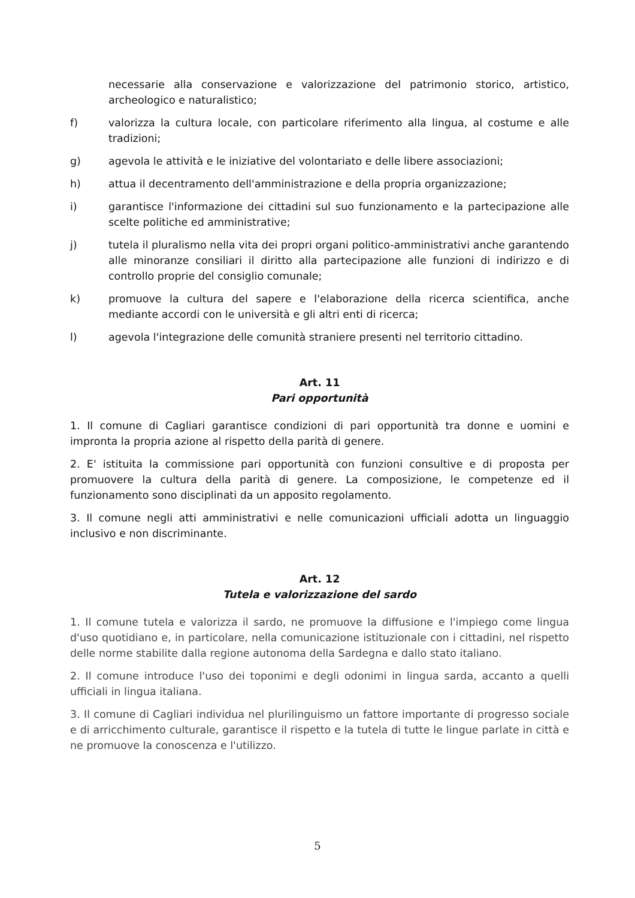necessarie alla conservazione e valorizzazione del patrimonio storico, artistico, archeologico e naturalistico;
f) valorizza la cultura locale, con particolare riferimento alla lingua, al costume e alle tradizioni;
g) agevola le attività e le iniziative del volontariato e delle libere associazioni;
h) attua il decentramento dell'amministrazione e della propria organizzazione;
i) garantisce l'informazione dei cittadini sul suo funzionamento e la partecipazione alle scelte politiche ed amministrative;
j) tutela il pluralismo nella vita dei propri organi politico-amministrativi anche garantendo alle minoranze consiliari il diritto alla partecipazione alle funzioni di indirizzo e di controllo proprie del consiglio comunale;
k) promuove la cultura del sapere e l'elaborazione della ricerca scientifica, anche mediante accordi con le università e gli altri enti di ricerca;
l) agevola l'integrazione delle comunità straniere presenti nel territorio cittadino.
Art. 11
Pari opportunità
1. Il comune di Cagliari garantisce condizioni di pari opportunità tra donne e uomini e impronta la propria azione al rispetto della parità di genere.
2. E' istituita la commissione pari opportunità con funzioni consultive e di proposta per promuovere la cultura della parità di genere. La composizione, le competenze ed il funzionamento sono disciplinati da un apposito regolamento.
3. Il comune negli atti amministrativi e nelle comunicazioni ufficiali adotta un linguaggio inclusivo e non discriminante.
Art. 12
Tutela e valorizzazione del sardo
1. Il comune tutela e valorizza il sardo, ne promuove la diffusione e l'impiego come lingua d'uso quotidiano e, in particolare, nella comunicazione istituzionale con i cittadini, nel rispetto delle norme stabilite dalla regione autonoma della Sardegna e dallo stato italiano.
2. Il comune introduce l'uso dei toponimi e degli odonimi in lingua sarda, accanto a quelli ufficiali in lingua italiana.
3. Il comune di Cagliari individua nel plurilinguismo un fattore importante di progresso sociale e di arricchimento culturale, garantisce il rispetto e la tutela di tutte le lingue parlate in città e ne promuove la conoscenza e l'utilizzo.
5